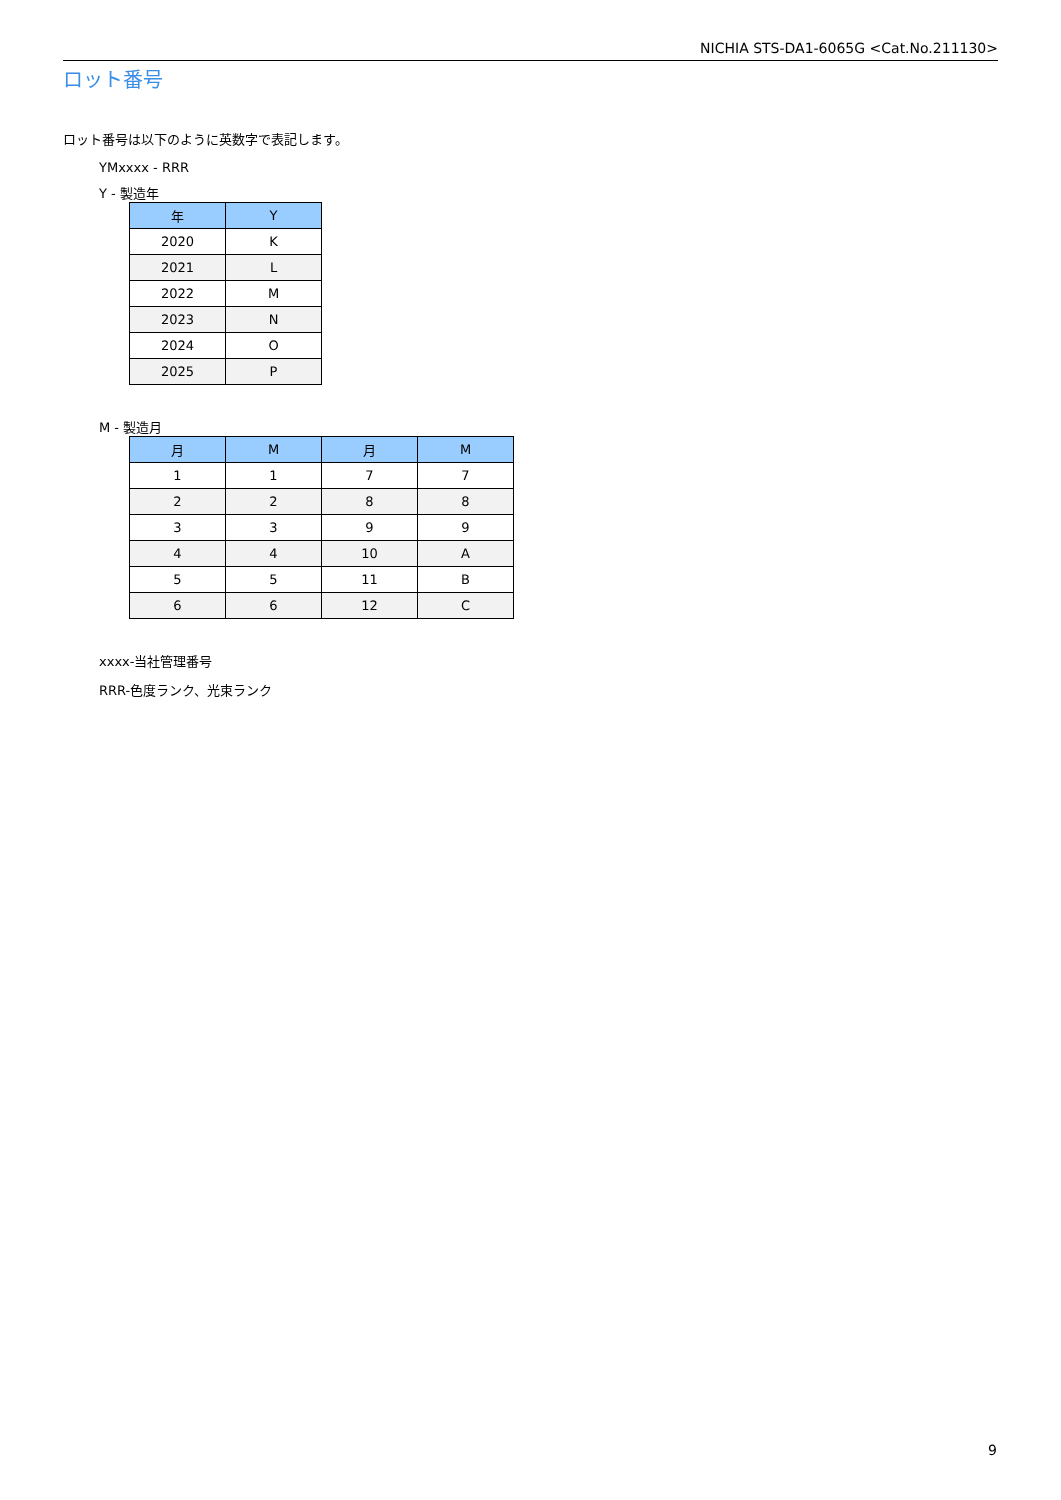NICHIA STS-DA1-6065G <Cat.No.211130>
ロット番号
ロット番号は以下のように英数字で表記します。
YMxxxx - RRR
Y - 製造年
| 年 | Y |
| --- | --- |
| 2020 | K |
| 2021 | L |
| 2022 | M |
| 2023 | N |
| 2024 | O |
| 2025 | P |
M - 製造月
| 月 | M | 月 | M |
| --- | --- | --- | --- |
| 1 | 1 | 7 | 7 |
| 2 | 2 | 8 | 8 |
| 3 | 3 | 9 | 9 |
| 4 | 4 | 10 | A |
| 5 | 5 | 11 | B |
| 6 | 6 | 12 | C |
xxxx-当社管理番号
RRR-色度ランク、光束ランク
9